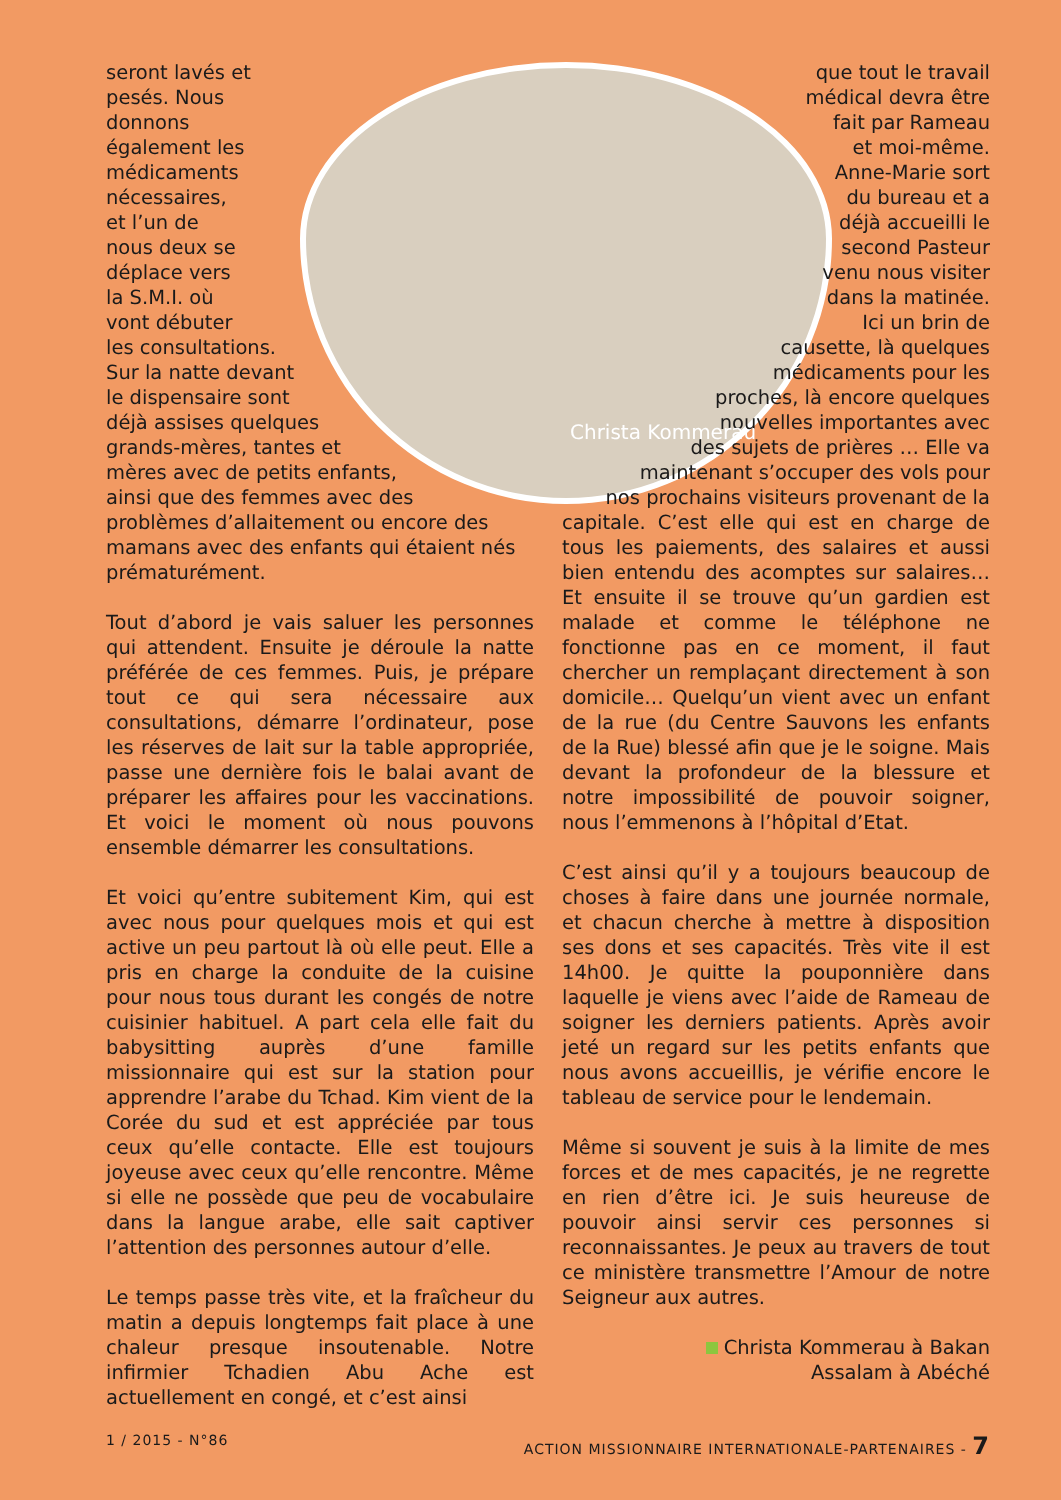seront lavés et
pesés. Nous
donnons
également les
médicaments
nécessaires,
et l’un de
nous deux se
déplace vers
la S.M.I. où
vont débuter
les consultations.
Sur la natte devant
le dispensaire sont
déjà assises quelques
grands-mères, tantes et
mères avec de petits enfants,
ainsi que des femmes avec des
problèmes d’allaitement ou encore des mamans avec des enfants qui étaient nés prématurément.
Tout d’abord je vais saluer les personnes qui attendent. Ensuite je déroule la natte préférée de ces femmes. Puis, je prépare tout ce qui sera nécessaire aux consultations, démarre l’ordinateur, pose les réserves de lait sur la table appropriée, passe une dernière fois le balai avant de préparer les affaires pour les vaccinations. Et voici le moment où nous pouvons ensemble démarrer les consultations.
Et voici qu’entre subitement Kim, qui est avec nous pour quelques mois et qui est active un peu partout là où elle peut. Elle a pris en charge la conduite de la cuisine pour nous tous durant les congés de notre cuisinier habituel. A part cela elle fait du babysitting auprès d’une famille missionnaire qui est sur la station pour apprendre l’arabe du Tchad. Kim vient de la Corée du sud et est appréciée par tous ceux qu’elle contacte. Elle est toujours joyeuse avec ceux qu’elle rencontre. Même si elle ne possède que peu de vocabulaire dans la langue arabe, elle sait captiver l’attention des personnes autour d’elle.
Le temps passe très vite, et la fraîcheur du matin a depuis longtemps fait place à une chaleur presque insoutenable. Notre infirmier Tchadien Abu Ache est actuellement en congé, et c’est ainsi
que tout le travail
médical devra être
fait par Rameau
et moi-même.
Anne-Marie sort
du bureau et a
déjà accueilli le
second Pasteur
venu nous visiter
dans la matinée.
Ici un brin de
causette, là quelques
médicaments pour les
proches, là encore quelques
nouvelles importantes avec
des sujets de prières … Elle va
maintenant s’occuper des vols pour
nos prochains visiteurs provenant de la
capitale. C’est elle qui est en charge de tous les paiements, des salaires et aussi bien entendu des acomptes sur salaires… Et ensuite il se trouve qu’un gardien est malade et comme le téléphone ne fonctionne pas en ce moment, il faut chercher un remplaçant directement à son domicile… Quelqu’un vient avec un enfant de la rue (du Centre Sauvons les enfants de la Rue) blessé afin que je le soigne. Mais devant la profondeur de la blessure et notre impossibilité de pouvoir soigner, nous l’emmenons à l’hôpital d’Etat.
C’est ainsi qu’il y a toujours beaucoup de choses à faire dans une journée normale, et chacun cherche à mettre à disposition ses dons et ses capacités. Très vite il est 14h00. Je quitte la pouponnière dans laquelle je viens avec l’aide de Rameau de soigner les derniers patients. Après avoir jeté un regard sur les petits enfants que nous avons accueillis, je vérifie encore le tableau de service pour le lendemain.
Même si souvent je suis à la limite de mes forces et de mes capacités, je ne regrette en rien d’être ici. Je suis heureuse de pouvoir ainsi servir ces personnes si reconnaissantes. Je peux au travers de tout ce ministère transmettre l’Amour de notre Seigneur aux autres.
Christa Kommerau à Bakan
Assalam à Abéché
Christa Kommerau
1 / 2015 - N°86 ACTION MISSIONNAIRE INTERNATIONALE-PARTENAIRES - 7